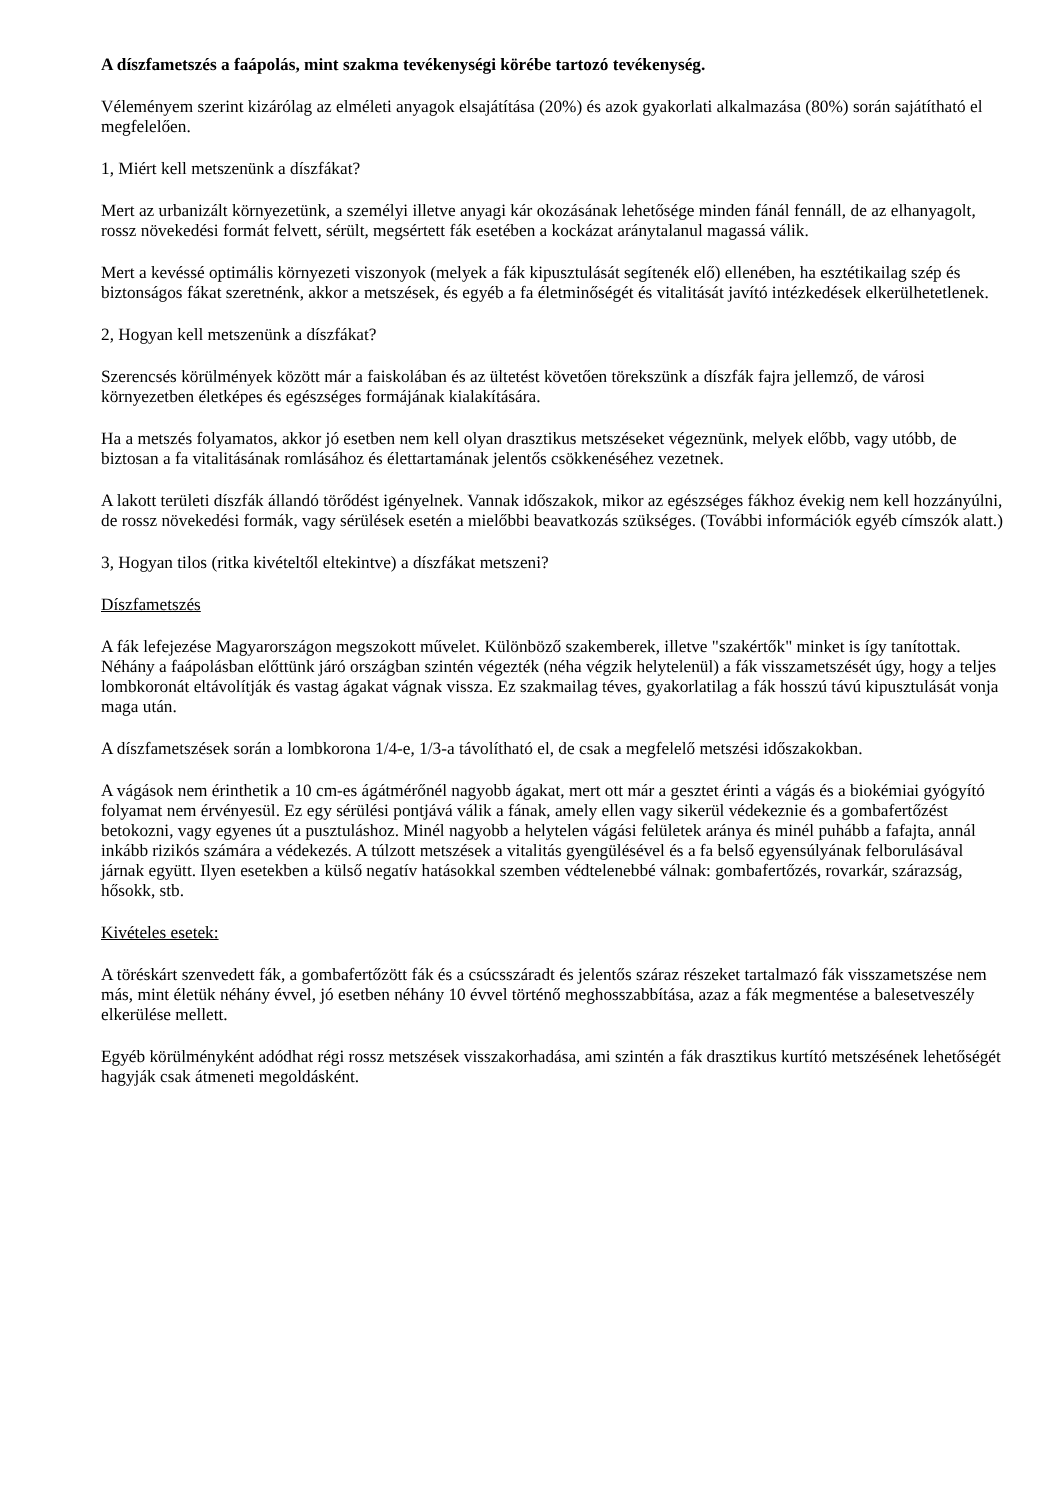A díszfametszés a faápolás, mint szakma tevékenységi körébe tartozó tevékenység.
Véleményem szerint kizárólag az elméleti anyagok elsajátítása (20%) és azok gyakorlati alkalmazása (80%) során sajátítható el megfelelően.
1, Miért kell metszenünk a díszfákat?
Mert az urbanizált környezetünk, a személyi illetve anyagi kár okozásának lehetősége minden fánál fennáll, de az elhanyagolt, rossz növekedési formát felvett, sérült, megsértett fák esetében a kockázat aránytalanul magassá válik.
Mert a kevéssé optimális környezeti viszonyok (melyek a fák kipusztulását segítenék elő) ellenében, ha esztétikailag szép és biztonságos fákat szeretnénk, akkor a metszések, és egyéb a fa életminőségét és vitalitását javító intézkedések elkerülhetetlenek.
2, Hogyan kell metszenünk a díszfákat?
Szerencsés körülmények között már a faiskolában és az ültetést követően törekszünk a díszfák fajra jellemző, de városi környezetben életképes és egészséges formájának kialakítására.
Ha a metszés folyamatos, akkor jó esetben nem kell olyan drasztikus metszéseket végeznünk, melyek előbb, vagy utóbb, de biztosan a fa vitalitásának romlásához és élettartamának jelentős csökkenéséhez vezetnek.
A lakott területi díszfák állandó törődést igényelnek. Vannak időszakok, mikor az egészséges fákhoz évekig nem kell hozzányúlni, de rossz növekedési formák, vagy sérülések esetén a mielőbbi beavatkozás szükséges. (További információk egyéb címszók alatt.)
3, Hogyan tilos (ritka kivételtől eltekintve) a díszfákat metszeni?
Díszfametszés
A fák lefejezése Magyarországon megszokott művelet. Különböző szakemberek, illetve "szakértők" minket is így tanítottak. Néhány a faápolásban előttünk járó országban szintén végezték (néha végzik helytelenül) a fák visszametszését úgy, hogy a teljes lombkoronát eltávolítják és vastag ágakat vágnak vissza. Ez szakmailag téves, gyakorlatilag a fák hosszú távú kipusztulását vonja maga után.
A díszfametszések során a lombkorona 1/4-e, 1/3-a távolítható el, de csak a megfelelő metszési időszakokban.
A vágások nem érinthetik a 10 cm-es ágátmérőnél nagyobb ágakat, mert ott már a gesztet érinti a vágás és a biokémiai gyógyító folyamat nem érvényesül. Ez egy sérülési pontjává válik a fának, amely ellen vagy sikerül védekeznie és a gombafertőzést betokozni, vagy egyenes út a pusztuláshoz. Minél nagyobb a helytelen vágási felületek aránya és minél puhább a fafajta, annál inkább rizikós számára a védekezés. A túlzott metszések a vitalitás gyengülésével és a fa belső egyensúlyának felborulásával járnak együtt. Ilyen esetekben a külső negatív hatásokkal szemben védtelenebbé válnak: gombafertőzés, rovarkár, szárazság, hősokk, stb.
Kivételes esetek:
A töréskárt szenvedett fák, a gombafertőzött fák és a csúcsszáradt és jelentős száraz részeket tartalmazó fák visszametszése nem más, mint életük néhány évvel, jó esetben néhány 10 évvel történő meghosszabbítása, azaz a fák megmentése a balesetveszély elkerülése mellett.
Egyéb körülményként adódhat régi rossz metszések visszakorhadása, ami szintén a fák drasztikus kurtító metszésének lehetőségét hagyják csak átmeneti megoldásként.